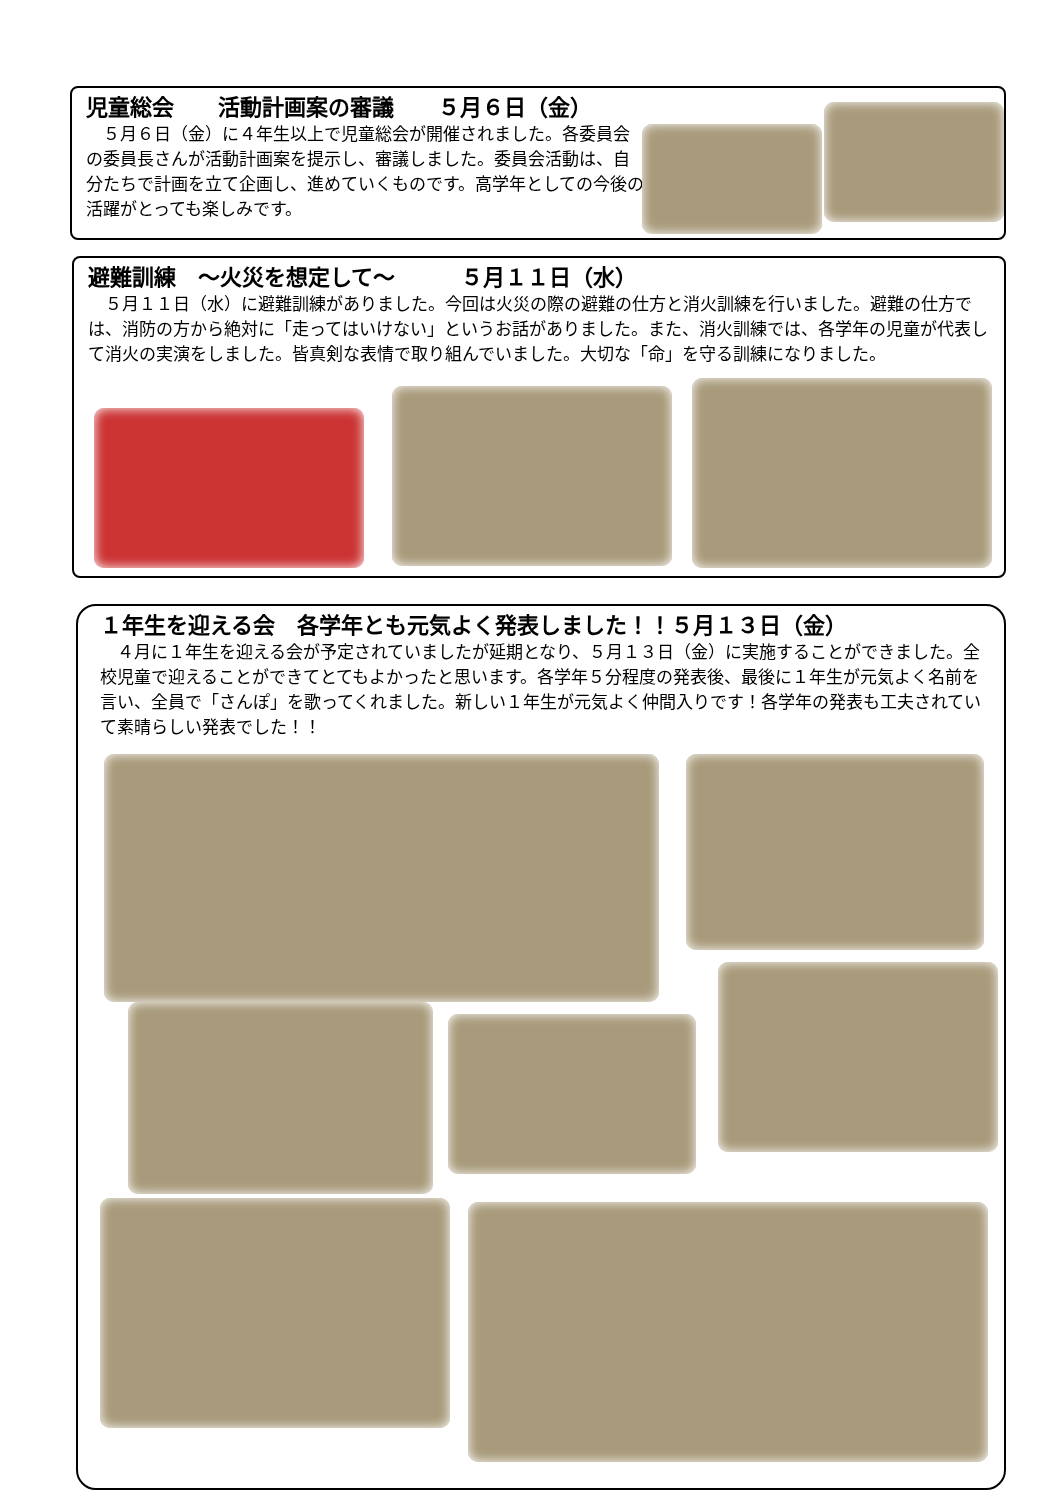児童総会　　活動計画案の審議　　５月６日（金）
　５月６日（金）に４年生以上で児童総会が開催されました。各委員会の委員長さんが活動計画案を提示し、審議しました。委員会活動は、自分たちで計画を立て企画し、進めていくものです。高学年としての今後の活躍がとっても楽しみです。
避難訓練　～火災を想定して～　　　５月１１日（水）
　５月１１日（水）に避難訓練がありました。今回は火災の際の避難の仕方と消火訓練を行いました。避難の仕方では、消防の方から絶対に「走ってはいけない」というお話がありました。また、消火訓練では、各学年の児童が代表して消火の実演をしました。皆真剣な表情で取り組んでいました。大切な「命」を守る訓練になりました。
１年生を迎える会　各学年とも元気よく発表しました！！５月１３日（金）
　４月に１年生を迎える会が予定されていましたが延期となり、５月１３日（金）に実施することができました。全校児童で迎えることができてとてもよかったと思います。各学年５分程度の発表後、最後に１年生が元気よく名前を言い、全員で「さんぽ」を歌ってくれました。新しい１年生が元気よく仲間入りです！各学年の発表も工夫されていて素晴らしい発表でした！！